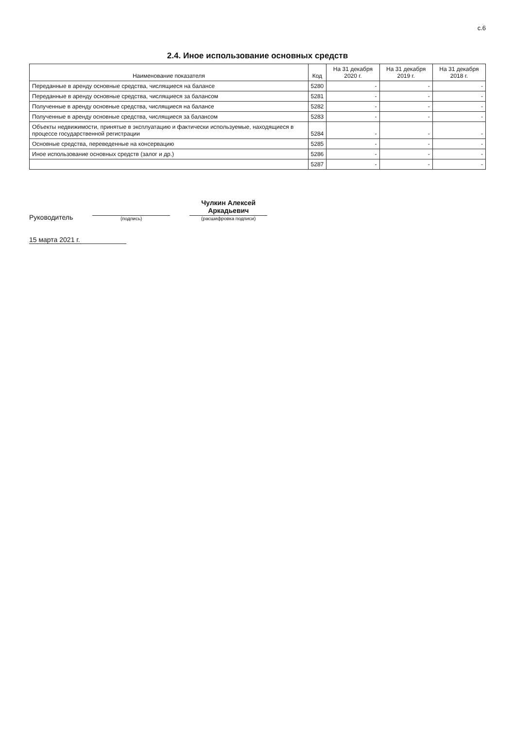с.6
2.4. Иное использование основных средств
| Наименование показателя | Код | На 31 декабря 2020 г. | На 31 декабря 2019 г. | На 31 декабря 2018 г. |
| --- | --- | --- | --- | --- |
| Переданные в аренду основные средства, числящиеся на балансе | 5280 | - | - | - |
| Переданные в аренду основные средства, числящиеся за балансом | 5281 | - | - | - |
| Полученные в аренду основные средства, числящиеся на балансе | 5282 | - | - | - |
| Полученные в аренду основные средства, числящиеся за балансом | 5283 | - | - | - |
| Объекты недвижимости, принятые в эксплуатацию и фактически используемые, находящиеся в процессе государственной регистрации | 5284 | - | - | - |
| Основные средства, переведенные на консервацию | 5285 | - | - | - |
| Иное использование основных средств (залог и др.) | 5286 | - | - | - |
| | 5287 | - | - | - |
Руководитель
(подпись)
Чулкин Алексей
Аркадьевич
(расшифровка подписи)
15 марта 2021 г.